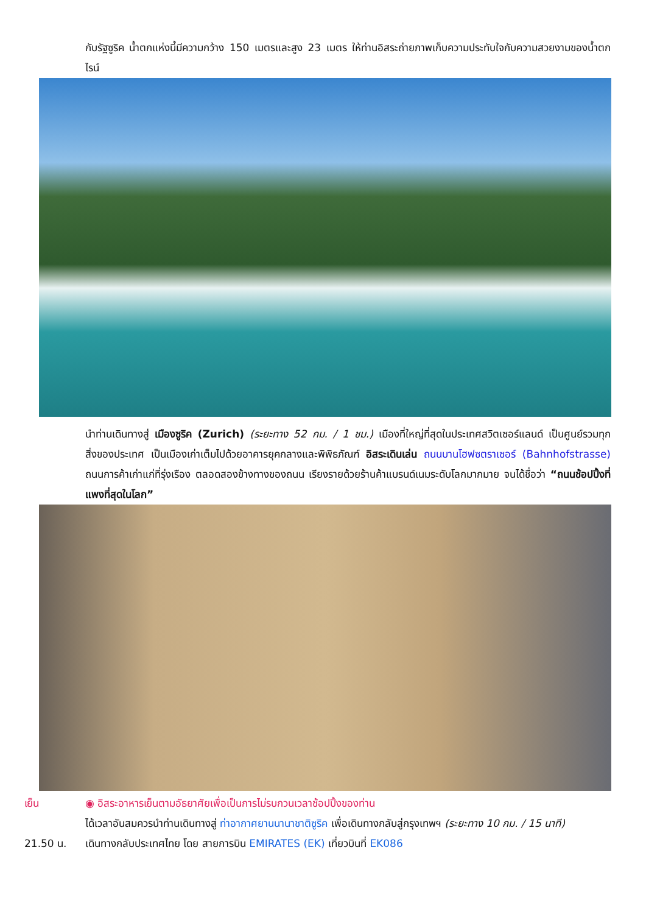กับรัฐซูริค น้ำตกแห่งนี้มีความกว้าง 150 เมตรและสูง 23 เมตร ให้ท่านอิสระถ่ายภาพเก็บความประทับใจกับความสวยงามของน้ำตกไรน์
นำท่านเดินทางสู่ เมืองซูริค (Zurich) (ระยะทาง 52 กม. / 1 ชม.) เมืองที่ใหญ่ที่สุดในประเทศสวิตเซอร์แลนด์ เป็นศูนย์รวมทุกสิ่งของประเทศ เป็นเมืองเก่าเต็มไปด้วยอาคารยุคกลางและพิพิธภัณฑ์ อิสระเดินเล่น ถนนบานโฮฟซตราเซอร์ (Bahnhofstrasse) ถนนการค้าเก่าแก่ที่รุ่งเรือง ตลอดสองข้างทางของถนน เรียงรายด้วยร้านค้าแบรนด์เนมระดับโลกมากมาย จนได้ชื่อว่า “ถนนช้อปปิ้งที่แพงที่สุดในโลก”
เย็น ◉ อิสระอาหารเย็นตามอัธยาศัยเพื่อเป็นการไม่รบกวนเวลาช้อปปิ้งของท่าน
ได้เวลาอันสมควรนำท่านเดินทางสู่ ท่าอากาศยานนานาชาติซูริค เพื่อเดินทางกลับสู่กรุงเทพฯ (ระยะทาง 10 กม. / 15 นาที)
21.50 น. เดินทางกลับประเทศไทย โดย สายการบิน EMIRATES (EK) เที่ยวบินที่ EK086